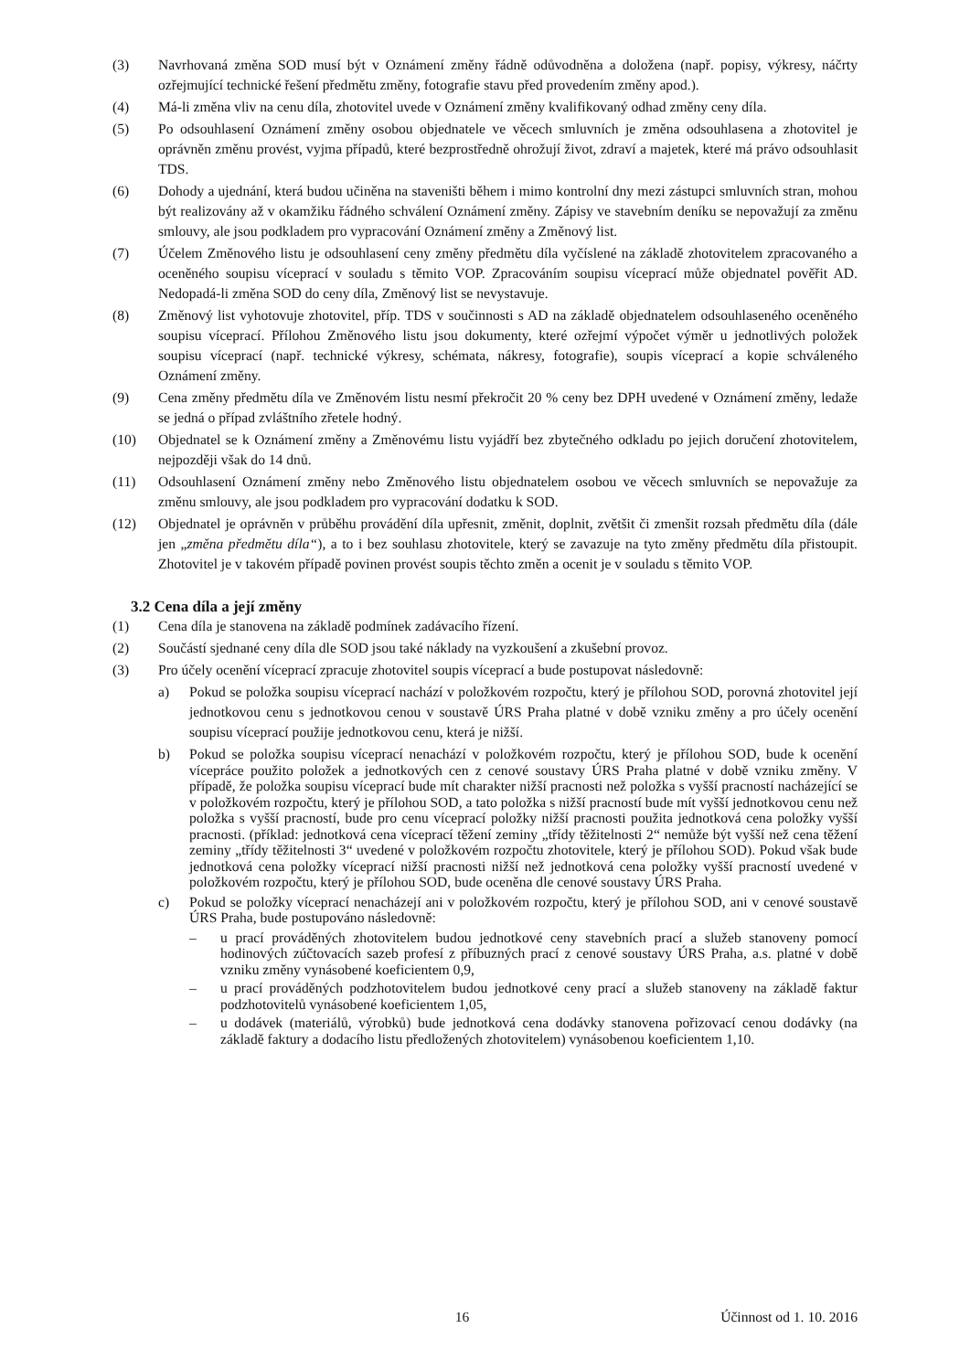(3) Navrhovaná změna SOD musí být v Oznámení změny řádně odůvodněna a doložena (např. popisy, výkresy, náčrty ozřejmující technické řešení předmětu změny, fotografie stavu před provedením změny apod.).
(4) Má-li změna vliv na cenu díla, zhotovitel uvede v Oznámení změny kvalifikovaný odhad změny ceny díla.
(5) Po odsouhlasení Oznámení změny osobou objednatele ve věcech smluvních je změna odsouhlasena a zhotovitel je oprávněn změnu provést, vyjma případů, které bezprostředně ohrožují život, zdraví a majetek, které má právo odsouhlasit TDS.
(6) Dohody a ujednání, která budou učiněna na staveništi během i mimo kontrolní dny mezi zástupci smluvních stran, mohou být realizovány až v okamžiku řádného schválení Oznámení změny. Zápisy ve stavebním deníku se nepovažují za změnu smlouvy, ale jsou podkladem pro vypracování Oznámení změny a Změnový list.
(7) Účelem Změnového listu je odsouhlasení ceny změny předmětu díla vyčíslené na základě zhotovitelem zpracovaného a oceněného soupisu víceprací v souladu s těmito VOP. Zpracováním soupisu víceprací může objednatel pověřit AD. Nedopadá-li změna SOD do ceny díla, Změnový list se nevystavuje.
(8) Změnový list vyhotovuje zhotovitel, příp. TDS v součinnosti s AD na základě objednatelem odsouhlaseného oceněného soupisu víceprací. Přílohou Změnového listu jsou dokumenty, které ozřejmí výpočet výměr u jednotlivých položek soupisu víceprací (např. technické výkresy, schémata, nákresy, fotografie), soupis víceprací a kopie schváleného Oznámení změny.
(9) Cena změny předmětu díla ve Změnovém listu nesmí překročit 20 % ceny bez DPH uvedené v Oznámení změny, ledaže se jedná o případ zvláštního zřetele hodný.
(10) Objednatel se k Oznámení změny a Změnovému listu vyjádří bez zbytečného odkladu po jejich doručení zhotovitelem, nejpozději však do 14 dnů.
(11) Odsouhlasení Oznámení změny nebo Změnového listu objednatelem osobou ve věcech smluvních se nepovažuje za změnu smlouvy, ale jsou podkladem pro vypracování dodatku k SOD.
(12) Objednatel je oprávněn v průběhu provádění díla upřesnit, změnit, doplnit, zvětšit či zmenšit rozsah předmětu díla (dále jen „změna předmětu díla“), a to i bez souhlasu zhotovitele, který se zavazuje na tyto změny předmětu díla přistoupit. Zhotovitel je v takovém případě povinen provést soupis těchto změn a ocenit je v souladu s těmito VOP.
3.2 Cena díla a její změny
(1) Cena díla je stanovena na základě podmínek zadávacího řízení.
(2) Součástí sjednané ceny díla dle SOD jsou také náklady na vyzkoušení a zkušební provoz.
(3) Pro účely ocenění víceprací zpracuje zhotovitel soupis víceprací a bude postupovat následovně:
a) Pokud se položka soupisu víceprací nachází v položkovém rozpočtu, který je přílohou SOD, porovná zhotovitel její jednotkovou cenu s jednotkovou cenou v soustavě ÚRS Praha platné v době vzniku změny a pro účely ocenění soupisu víceprací použije jednotkovou cenu, která je nižší.
b) Pokud se položka soupisu víceprací nenachází v položkovém rozpočtu, který je přílohou SOD, bude k ocenění vícepráce použito položek a jednotkových cen z cenové soustavy ÚRS Praha platné v době vzniku změny. V případě, že položka soupisu víceprací bude mít charakter nižší pracnosti než položka s vyšší pracností nacházející se v položkovém rozpočtu, který je přílohou SOD, a tato položka s nižší pracností bude mít vyšší jednotkovou cenu než položka s vyšší pracností, bude pro cenu víceprací položky nižší pracnosti použita jednotková cena položky vyšší pracnosti. (příklad: jednotková cena víceprací těžení zeminy „třídy těžitelnosti 2“ nemůže být vyšší než cena těžení zeminy „třídy těžitelnosti 3“ uvedené v položkovém rozpočtu zhotovitele, který je přílohou SOD). Pokud však bude jednotková cena položky víceprací nižší pracnosti nižší než jednotková cena položky vyšší pracností uvedené v položkovém rozpočtu, který je přílohou SOD, bude oceněna dle cenové soustavy ÚRS Praha.
c) Pokud se položky víceprací nenacházejí ani v položkovém rozpočtu, který je přílohou SOD, ani v cenové soustavě ÚRS Praha, bude postupováno následovně:
– u prací prováděných zhotovitelem budou jednotkové ceny stavebních prací a služeb stanoveny pomocí hodinových zúčtovacích sazeb profesí z příbuzných prací z cenové soustavy ÚRS Praha, a.s. platné v době vzniku změny vynásobené koeficientem 0,9,
– u prací prováděných podzhotovitelem budou jednotkové ceny prací a služeb stanoveny na základě faktur podzhotovitelů vynásobené koeficientem 1,05,
– u dodávek (materiálů, výrobků) bude jednotková cena dodávky stanovena pořizovací cenou dodávky (na základě faktury a dodacího listu předložených zhotovitelem) vynásobenou koeficientem 1,10.
16 Účinnost od 1. 10. 2016